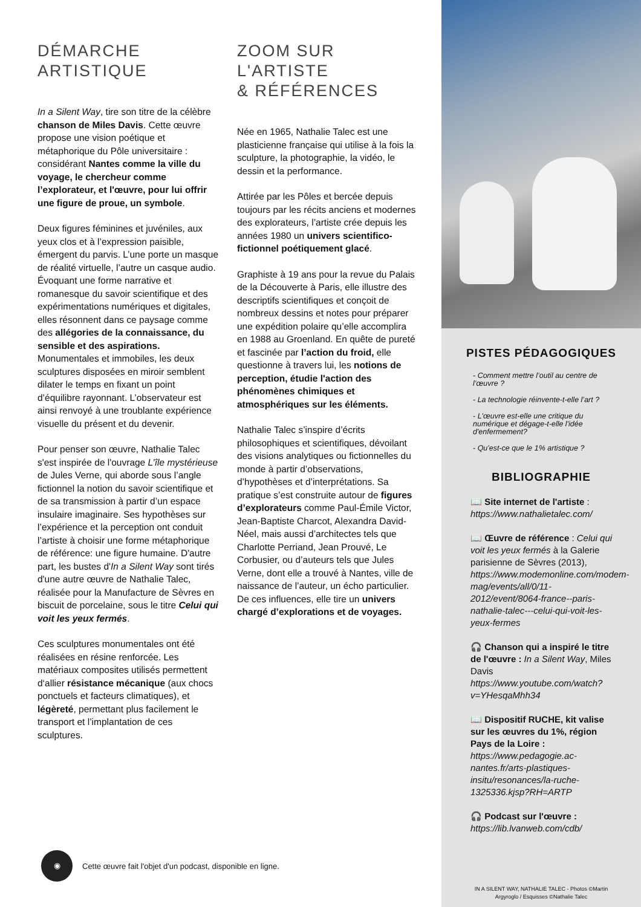DÉMARCHE
ARTISTIQUE
In a Silent Way, tire son titre de la célèbre chanson de Miles Davis. Cette œuvre propose une vision poétique et métaphorique du Pôle universitaire : considérant Nantes comme la ville du voyage, le chercheur comme l’explorateur, et l'œuvre, pour lui offrir une figure de proue, un symbole.
Deux figures féminines et juvéniles, aux yeux clos et à l’expression paisible, émergent du parvis. L’une porte un masque de réalité virtuelle, l’autre un casque audio. Évoquant une forme narrative et romanesque du savoir scientifique et des expérimentations numériques et digitales, elles résonnent dans ce paysage comme des allégories de la connaissance, du sensible et des aspirations. Monumentales et immobiles, les deux sculptures disposées en miroir semblent dilater le temps en fixant un point d’équilibre rayonnant. L’observateur est ainsi renvoyé à une troublante expérience visuelle du présent et du devenir.
Pour penser son œuvre, Nathalie Talec s'est inspirée de l'ouvrage L’île mystérieuse de Jules Verne, qui aborde sous l’angle fictionnel la notion du savoir scientifique et de sa transmission à partir d’un espace insulaire imaginaire. Ses hypothèses sur l’expérience et la perception ont conduit l’artiste à choisir une forme métaphorique de référence: une figure humaine. D'autre part, les bustes d'In a Silent Way sont tirés d'une autre œuvre de Nathalie Talec, réalisée pour la Manufacture de Sèvres en biscuit de porcelaine, sous le titre Celui qui voit les yeux fermés.
Ces sculptures monumentales ont été réalisées en résine renforcée. Les matériaux composites utilisés permettent d‘allier résistance mécanique (aux chocs ponctuels et facteurs climatiques), et légèreté, permettant plus facilement le transport et l’implantation de ces sculptures.
ZOOM SUR
L'ARTISTE
& RÉFÉRENCES
Née en 1965, Nathalie Talec est une plasticienne française qui utilise à la fois la sculpture, la photographie, la vidéo, le dessin et la performance.
Attirée par les Pôles et bercée depuis toujours par les récits anciens et modernes des explorateurs, l’artiste crée depuis les années 1980 un univers scientifico-fictionnel poétiquement glacé.
Graphiste à 19 ans pour la revue du Palais de la Découverte à Paris, elle illustre des descriptifs scientifiques et conçoit de nombreux dessins et notes pour préparer une expédition polaire qu’elle accomplira en 1988 au Groenland. En quête de pureté et fascinée par l’action du froid, elle questionne à travers lui, les notions de perception, étudie l'action des phénomènes chimiques et atmosphériques sur les éléments.
Nathalie Talec s’inspire d’écrits philosophiques et scientifiques, dévoilant des visions analytiques ou fictionnelles du monde à partir d’observations, d’hypothèses et d’interprétations. Sa pratique s’est construite autour de figures d’explorateurs comme Paul-Émile Victor, Jean-Baptiste Charcot, Alexandra David-Néel, mais aussi d’architectes tels que Charlotte Perriand, Jean Prouvé, Le Corbusier, ou d’auteurs tels que Jules Verne, dont elle a trouvé à Nantes, ville de naissance de l’auteur, un écho particulier. De ces influences, elle tire un univers chargé d’explorations et de voyages.
◉
Cette œuvre fait l'objet d'un podcast, disponible en ligne.
PISTES PÉDAGOGIQUES
- Comment mettre l’outil au centre de l’œuvre ?
- La technologie réinvente-t-elle l’art ?
- L'œuvre est-elle une critique du numérique et dégage-t-elle l'idée d'enfermement?
- Qu'est-ce que le 1% artistique ?
BIBLIOGRAPHIE
📖 Site internet de l'artiste : https://www.nathalietalec.com/
📖 Œuvre de référence : Celui qui voit les yeux fermés à la Galerie parisienne de Sèvres (2013), https://www.modemonline.com/modem-mag/events/all/0/11-2012/event/8064-france--paris-nathalie-talec---celui-qui-voit-les-yeux-fermes
🎧 Chanson qui a inspiré le titre de l'œuvre : In a Silent Way, Miles Davis https://www.youtube.com/watch?v=YHesqaMhh34
📖 Dispositif RUCHE, kit valise sur les œuvres du 1%, région Pays de la Loire : https://www.pedagogie.ac-nantes.fr/arts-plastiques-insitu/resonances/la-ruche-1325336.kjsp?RH=ARTP
🎧 Podcast sur l'œuvre : https://lib.lvanweb.com/cdb/
IN A SILENT WAY, NATHALIE TALEC - Photos ©Martin
Argyroglo / Esquisses ©Nathalie Talec